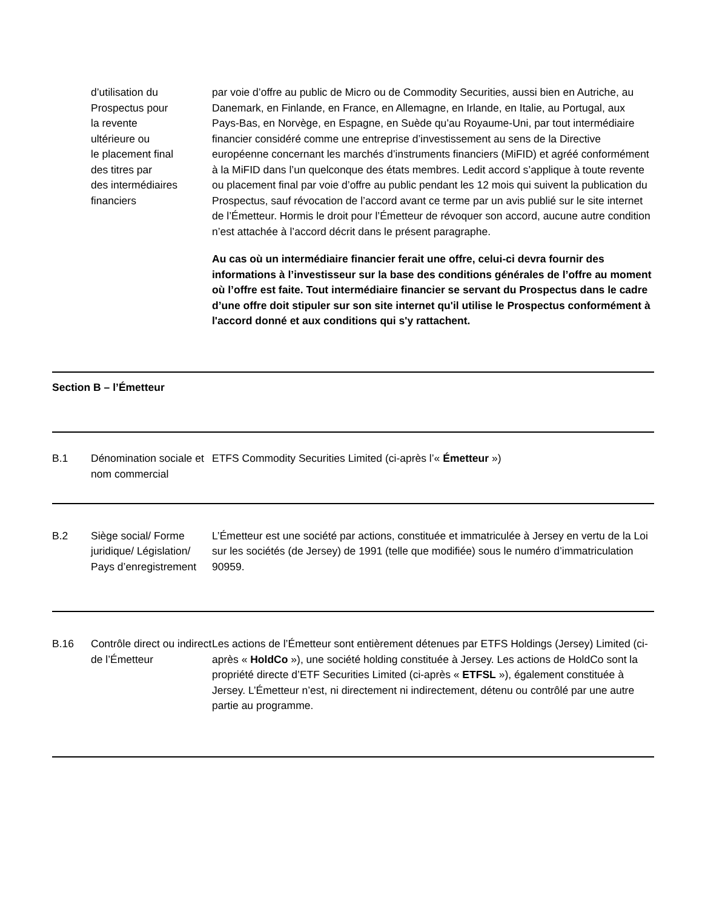| | d’utilisation du Prospectus pour la revente ultérieure ou le placement final des titres par des intermédiaires financiers | par voie d’offre au public de Micro ou de Commodity Securities, aussi bien en Autriche, au Danemark, en Finlande, en France, en Allemagne, en Irlande, en Italie, au Portugal, aux Pays-Bas, en Norvège, en Espagne, en Suède qu’au Royaume-Uni, par tout intermédiaire financier considéré comme une entreprise d’investissement au sens de la Directive européenne concernant les marchés d’instruments financiers (MiFID) et agréé conformément à la MiFID dans l’un quelconque des états membres. Ledit accord s’applique à toute revente ou placement final par voie d’offre au public pendant les 12 mois qui suivent la publication du Prospectus, sauf révocation de l’accord avant ce terme par un avis publié sur le site internet de l’Émetteur. Hormis le droit pour l’Émetteur de révoquer son accord, aucune autre condition n’est attachée à l’accord décrit dans le présent paragraphe. Au cas où un intermédiaire financier ferait une offre, celui-ci devra fournir des informations à l’investisseur sur la base des conditions générales de l’offre au moment où l’offre est faite. Tout intermédiaire financier se servant du Prospectus dans le cadre d’une offre doit stipuler sur son site internet qu'il utilise le Prospectus conformément à l'accord donné et aux conditions qui s'y rattachent. |
| Section B – l’Émetteur | | |
| B.1 | Dénomination sociale et nom commercial | ETFS Commodity Securities Limited (ci-après l’« Émetteur ») |
| B.2 | Siège social/ Forme juridique/ Législation/ Pays d’enregistrement | L’Émetteur est une société par actions, constituée et immatriculée à Jersey en vertu de la Loi sur les sociétés (de Jersey) de 1991 (telle que modifiée) sous le numéro d’immatriculation 90959. |
| B.16 | Contrôle direct ou indirect de l’Émetteur | Les actions de l’Émetteur sont entièrement détenues par ETFS Holdings (Jersey) Limited (ci-après « HoldCo »), une société holding constituée à Jersey. Les actions de HoldCo sont la propriété directe d’ETF Securities Limited (ci-après « ETFSL »), également constituée à Jersey. L’Émetteur n’est, ni directement ni indirectement, détenu ou contrôlé par une autre partie au programme. |